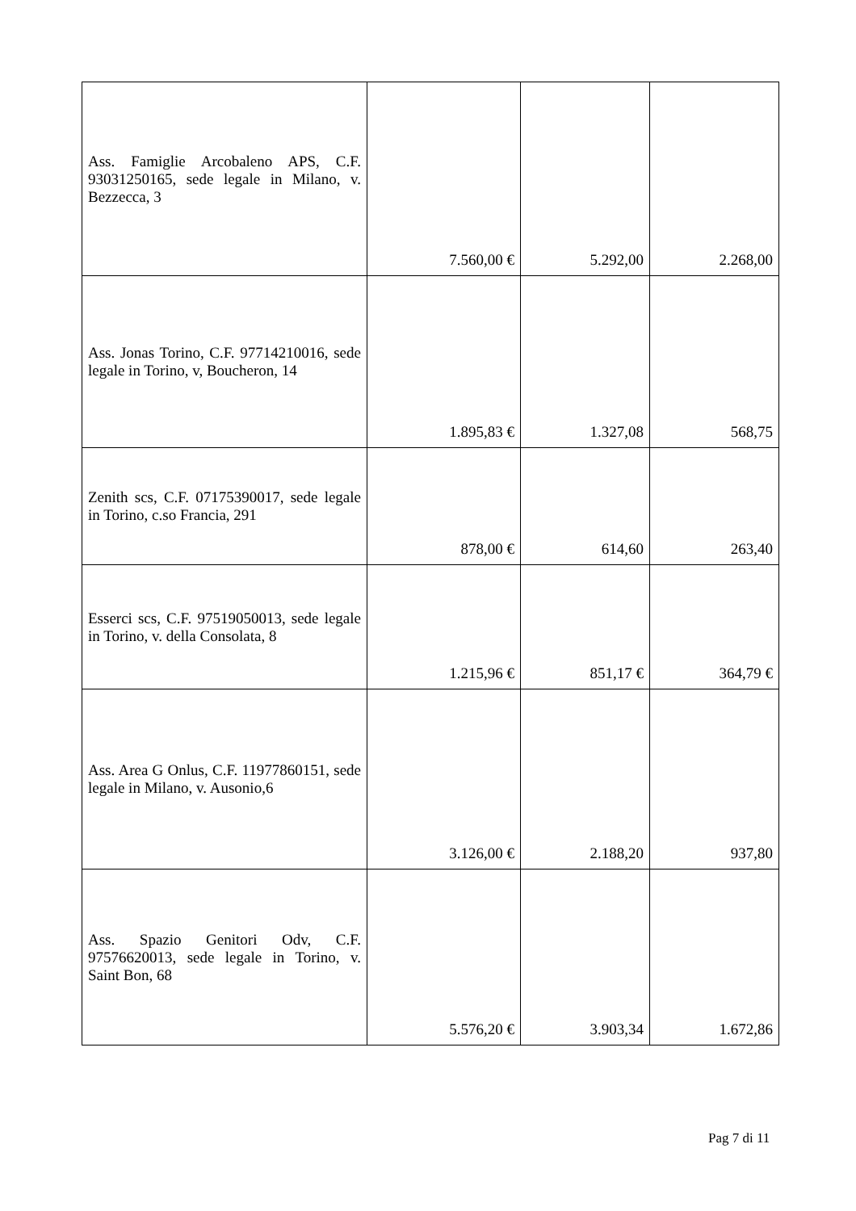| Ass. Famiglie Arcobaleno APS, C.F. 93031250165, sede legale in Milano, v. Bezzecca, 3 | 7.560,00 € | 5.292,00 | 2.268,00 |
| Ass. Jonas Torino, C.F. 97714210016, sede legale in Torino, v, Boucheron, 14 | 1.895,83 € | 1.327,08 | 568,75 |
| Zenith scs, C.F. 07175390017, sede legale in Torino, c.so Francia, 291 | 878,00 € | 614,60 | 263,40 |
| Esserci scs, C.F. 97519050013, sede legale in Torino, v. della Consolata, 8 | 1.215,96 € | 851,17 € | 364,79 € |
| Ass. Area G Onlus, C.F. 11977860151, sede legale in Milano, v. Ausonio,6 | 3.126,00 € | 2.188,20 | 937,80 |
| Ass. Spazio Genitori Odv, C.F. 97576620013, sede legale in Torino, v. Saint Bon, 68 | 5.576,20 € | 3.903,34 | 1.672,86 |
Pag 7 di 11